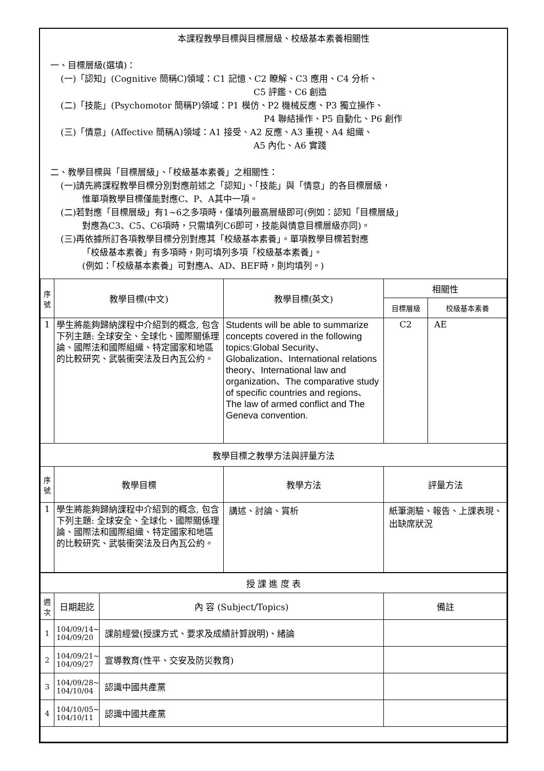本課程教學目標與目標層級、校級基本素養相關性
一、目標層級(選填)：
(一)「認知」(Cognitive 簡稱C)領域：C1 記憶、C2 瞭解、C3 應用、C4 分析、
C5 評鑑、C6 創造
(二)「技能」(Psychomotor 簡稱P)領域：P1 模仿、P2 機械反應、P3 獨立操作、
P4 聯結操作、P5 自動化、P6 創作
(三)「情意」(Affective 簡稱A)領域：A1 接受、A2 反應、A3 重視、A4 組織、
A5 內化、A6 實踐
二、教學目標與「目標層級」、「校級基本素養」之相關性：
(一)請先將課程教學目標分別對應前述之「認知」、「技能」與「情意」的各目標層級，
惟單項教學目標僅能對應C、P、A其中一項。
(二)若對應「目標層級」有1~6之多項時，僅填列最高層級即可(例如：認知「目標層級」
對應為C3、C5、C6項時，只需填列C6即可，技能與情意目標層級亦同)。
(三)再依據所訂各項教學目標分別對應其「校級基本素養」。單項教學目標若對應
「校級基本素養」有多項時，則可填列多項「校級基本素養」。
(例如：「校級基本素養」可對應A、AD、BEF時，則均填列。)
| 序 號 | 教學目標(中文) | 教學目標(英文) | 相關性 | |
| --- | --- | --- | --- | --- |
| | | | 目標層級 | 校級基本素養 |
| 1 | 學生將能夠歸納課程中介紹到的概念, 包含下列主題: 全球安全、全球化、國際關係理論、國際法和國際組織、特定國家和地區的比較研究、武裝衝突法及日內瓦公約。 | Students will be able to summarize concepts covered in the following topics:Global Security、Globalization、International relations theory、International law and organization、The comparative study of specific countries and regions、The law of armed conflict and The Geneva convention. | C2 | AE |
| 教學目標之教學方法與評量方法 | | | | |
| 序 號 | 教學目標 | 教學方法 | 評量方法 | |
| 1 | 學生將能夠歸納課程中介紹到的概念, 包含下列主題: 全球安全、全球化、國際關係理論、國際法和國際組織、特定國家和地區的比較研究、武裝衝突法及日內瓦公約。 | 講述、討論、賞析 | 紙筆測驗、報告、上課表現、出缺席狀況 | |
| 授 課 進 度 表 | | | |
| --- | --- | --- | --- |
| 週 次 | 日期起訖 | 內 容 (Subject/Topics) | 備註 |
| 1 | 104/09/14~ 104/09/20 | 課前經營(授課方式、要求及成績計算說明)、緒論 | |
| 2 | 104/09/21~ 104/09/27 | 宣導教育(性平、交安及防災教育) | |
| 3 | 104/09/28~ 104/10/04 | 認識中國共產黨 | |
| 4 | 104/10/05~ 104/10/11 | 認識中國共產黨 | |